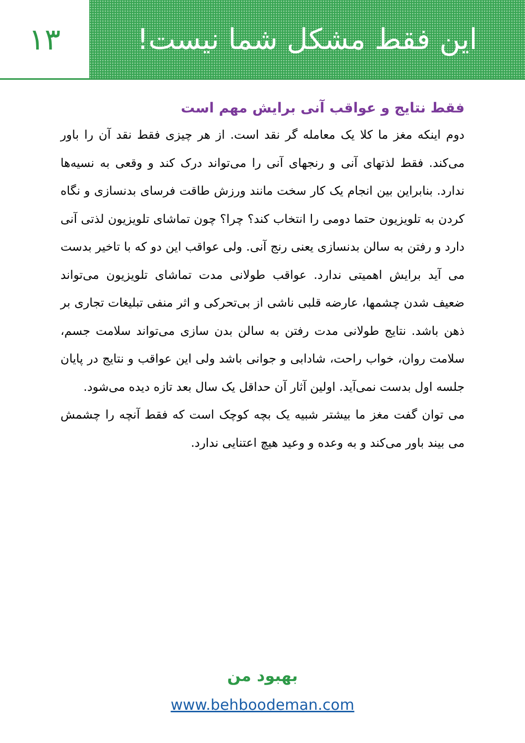۱۳ این فقط مشکل شما نیست!
فقط نتایج و عواقب آنی برایش مهم است
دوم اینکه مغز ما کلا یک معامله گر نقد است. از هر چیزی فقط نقد آن را باور می‌کند. فقط لذتهای آنی و رنجهای آنی را می‌تواند درک کند و وقعی به نسیه‌ها ندارد. بنابراین بین انجام یک کار سخت مانند ورزش طاقت فرسای بدنسازی و نگاه کردن به تلویزیون حتما دومی را انتخاب کند؟ چرا؟ چون تماشای تلویزیون لذتی آنی دارد و رفتن به سالن بدنسازی یعنی رنج آنی. ولی عواقب این دو که با تاخیر بدست می آید برایش اهمیتی ندارد. عواقب طولانی مدت تماشای تلویزیون می‌تواند ضعیف شدن چشمها، عارضه قلبی ناشی از بی‌تحرکی و اثر منفی تبلیغات تجاری بر ذهن باشد. نتایج طولانی مدت رفتن به سالن بدن سازی می‌تواند سلامت جسم، سلامت روان، خواب راحت، شادابی و جوانی باشد ولی این عواقب و نتایج در پایان جلسه اول بدست نمی‌آید. اولین آثار آن حداقل یک سال بعد تازه دیده می‌شود.
می توان گفت مغز ما بیشتر شبیه یک بچه کوچک است که فقط آنچه را چشمش می بیند باور می‌کند و به وعده و وعید هیچ اعتنایی ندارد.
بهبود من
www.behboodeman.com